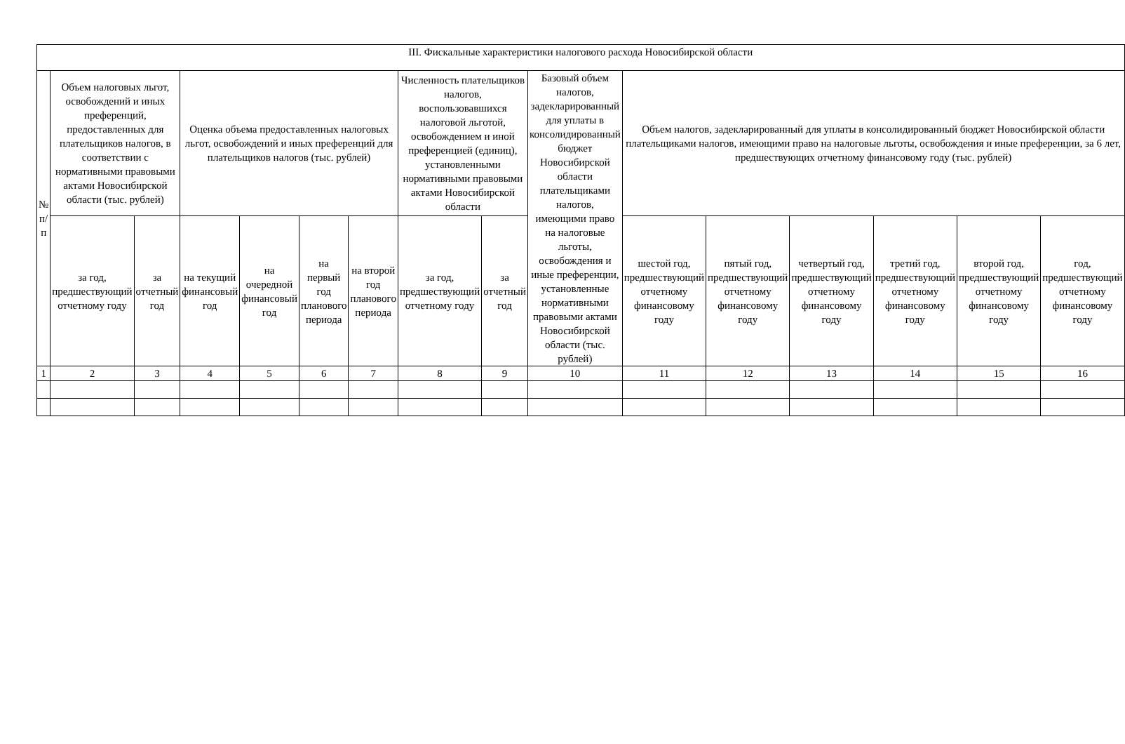| III. Фискальные характеристики налогового расхода Новосибирской области | | | | | | | | | | | | | | | |
| --- | --- | --- | --- | --- | --- | --- | --- | --- | --- | --- | --- | --- | --- | --- | --- |
| № п/п | Объем налоговых льгот, освобождений и иных преференций, предоставленных для плательщиков налогов, в соответствии с нормативными правовыми актами Новосибирской области (тыс. рублей) | | Оценка объема предоставленных налоговых льгот, освобождений и иных преференций для плательщиков налогов (тыс. рублей) | | | | Численность плательщиков налогов, воспользовавшихся налоговой льготой, освобождением и иной преференцией (единиц), установленными нормативными правовыми актами Новосибирской области | | Базовый объем налогов, задекларированный для уплаты в консолидированный бюджет Новосибирской области плательщиками налогов, имеющими право на налоговые льготы, освобождения и иные преференции, установленные нормативными правовыми актами Новосибирской области (тыс. рублей) | Объем налогов, задекларированный для уплаты в консолидированный бюджет Новосибирской области плательщиками налогов, имеющими право на налоговые льготы, освобождения и иные преференции, за 6 лет, предшествующих отчетному финансовому году (тыс. рублей) | | | | | |
| | за год, предшествующий отчетному году | за отчетный год | на текущий финансовый год | на очередной финансовый год | на первый год планового периода | на второй год планового периода | за год, предшествующий отчетному году | за отчетный год | | шестой год, предшествующий отчетному финансовому году | пятый год, предшествующий отчетному финансовому году | четвертый год, предшествующий отчетному финансовому году | третий год, предшествующий отчетному финансовому году | второй год, предшествующий отчетному финансовому году | год, предшествующий отчетному финансовому году |
| 1 | 2 | 3 | 4 | 5 | 6 | 7 | 8 | 9 | 10 | 11 | 12 | 13 | 14 | 15 | 16 |